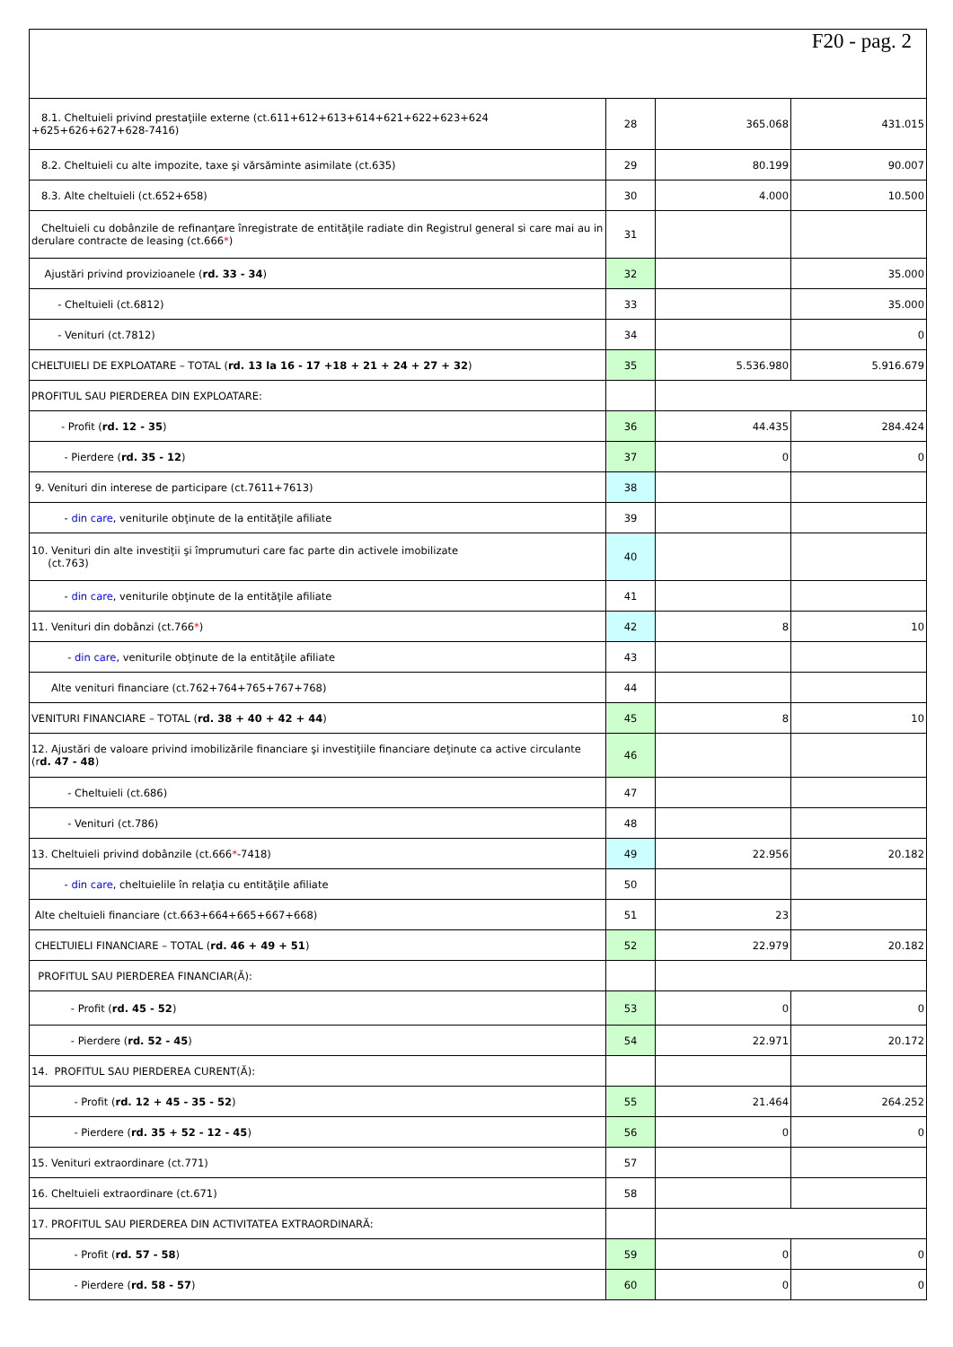F20 - pag. 2
| 8.1. Cheltuieli privind prestaţiile externe (ct.611+612+613+614+621+622+623+624 +625+626+627+628-7416) | 28 | 365.068 | 431.015 |
| 8.2. Cheltuieli cu alte impozite, taxe şi vărsăminte asimilate (ct.635) | 29 | 80.199 | 90.007 |
| 8.3. Alte cheltuieli (ct.652+658) | 30 | 4.000 | 10.500 |
| Cheltuieli cu dobânzile de refinanţare înregistrate de entităţile radiate din Registrul general si care mai au in derulare contracte de leasing (ct.666 * ) | 31 | | |
| Ajustări privind provizioanele ( rd. 33 - 34 ) | 32 | | 35.000 |
| - Cheltuieli (ct.6812) | 33 | | 35.000 |
| - Venituri (ct.7812) | 34 | | 0 |
| CHELTUIELI DE EXPLOATARE – TOTAL ( rd. 13 la 16 - 17 +18 + 21 + 24 + 27 + 32 ) | 35 | 5.536.980 | 5.916.679 |
| PROFITUL SAU PIERDEREA DIN EXPLOATARE: | | | |
| - Profit ( rd. 12 - 35 ) | 36 | 44.435 | 284.424 |
| - Pierdere ( rd. 35 - 12 ) | 37 | 0 | 0 |
| 9. Venituri din interese de participare (ct.7611+7613) | 38 | | |
| - din care , veniturile obţinute de la entităţile afiliate | 39 | | |
| 10. Venituri din alte investiţii şi împrumuturi care fac parte din activele imobilizate (ct.763) | 40 | | |
| - din care , veniturile obţinute de la entităţile afiliate | 41 | | |
| 11. Venituri din dobânzi (ct.766 * ) | 42 | 8 | 10 |
| - din care , veniturile obţinute de la entităţile afiliate | 43 | | |
| Alte venituri financiare (ct.762+764+765+767+768) | 44 | | |
| VENITURI FINANCIARE – TOTAL ( rd. 38 + 40 + 42 + 44 ) | 45 | 8 | 10 |
| 12. Ajustări de valoare privind imobilizările financiare şi investiţiile financiare deţinute ca active circulante (r d. 47 - 48 ) | 46 | | |
| - Cheltuieli (ct.686) | 47 | | |
| - Venituri (ct.786) | 48 | | |
| 13. Cheltuieli privind dobânzile (ct.666 * -7418) | 49 | 22.956 | 20.182 |
| - din care , cheltuielile în relaţia cu entităţile afiliate | 50 | | |
| Alte cheltuieli financiare (ct.663+664+665+667+668) | 51 | 23 | |
| CHELTUIELI FINANCIARE – TOTAL ( rd. 46 + 49 + 51 ) | 52 | 22.979 | 20.182 |
| PROFITUL SAU PIERDEREA FINANCIAR(Ă): | | | |
| - Profit ( rd. 45 - 52 ) | 53 | 0 | 0 |
| - Pierdere ( rd. 52 - 45 ) | 54 | 22.971 | 20.172 |
| 14. PROFITUL SAU PIERDEREA CURENT(Ă): | | | |
| - Profit ( rd. 12 + 45 - 35 - 52 ) | 55 | 21.464 | 264.252 |
| - Pierdere ( rd. 35 + 52 - 12 - 45 ) | 56 | 0 | 0 |
| 15. Venituri extraordinare (ct.771) | 57 | | |
| 16. Cheltuieli extraordinare (ct.671) | 58 | | |
| 17. PROFITUL SAU PIERDEREA DIN ACTIVITATEA EXTRAORDINARĂ: | | | |
| - Profit ( rd. 57 - 58 ) | 59 | 0 | 0 |
| - Pierdere ( rd. 58 - 57 ) | 60 | 0 | 0 |